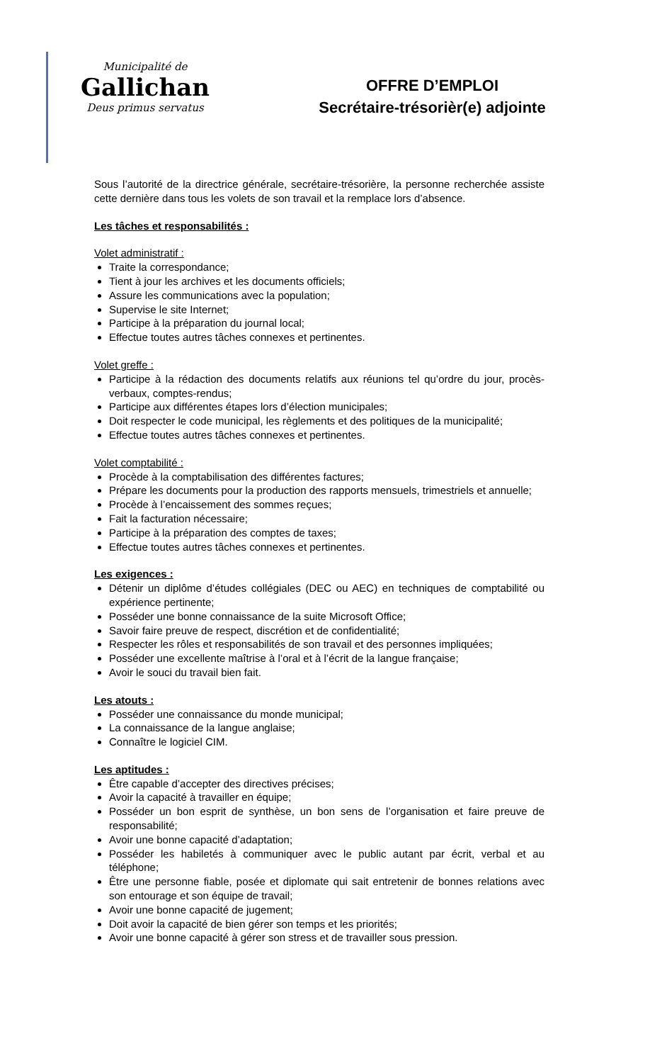Municipalité de
Gallichan
Deus primus servatus
OFFRE D’EMPLOI
Secrétaire-trésorièr(e) adjointe
Sous l’autorité de la directrice générale, secrétaire-trésorière, la personne recherchée assiste cette dernière dans tous les volets de son travail et la remplace lors d’absence.
Les tâches et responsabilités :
Volet administratif :
Traite la correspondance;
Tient à jour les archives et les documents officiels;
Assure les communications avec la population;
Supervise le site Internet;
Participe à la préparation du journal local;
Effectue toutes autres tâches connexes et pertinentes.
Volet greffe :
Participe à la rédaction des documents relatifs aux réunions tel qu’ordre du jour, procès-verbaux, comptes-rendus;
Participe aux différentes étapes lors d’élection municipales;
Doit respecter le code municipal, les règlements et des politiques de la municipalité;
Effectue toutes autres tâches connexes et pertinentes.
Volet comptabilité :
Procède à la comptabilisation des différentes factures;
Prépare les documents pour la production des rapports mensuels, trimestriels et annuelle;
Procède à l’encaissement des sommes reçues;
Fait la facturation nécessaire;
Participe à la préparation des comptes de taxes;
Effectue toutes autres tâches connexes et pertinentes.
Les exigences :
Détenir un diplôme d’études collégiales (DEC ou AEC) en techniques de comptabilité ou expérience pertinente;
Posséder une bonne connaissance de la suite Microsoft Office;
Savoir faire preuve de respect, discrétion et de confidentialité;
Respecter les rôles et responsabilités de son travail et des personnes impliquées;
Posséder une excellente maîtrise à l’oral et à l’écrit de la langue française;
Avoir le souci du travail bien fait.
Les atouts :
Posséder une connaissance du monde municipal;
La connaissance de la langue anglaise;
Connaître le logiciel CIM.
Les aptitudes :
Être capable d’accepter des directives précises;
Avoir la capacité à travailler en équipe;
Posséder un bon esprit de synthèse, un bon sens de l’organisation et faire preuve de responsabilité;
Avoir une bonne capacité d’adaptation;
Posséder les habiletés à communiquer avec le public autant par écrit, verbal et au téléphone;
Être une personne fiable, posée et diplomate qui sait entretenir de bonnes relations avec son entourage et son équipe de travail;
Avoir une bonne capacité de jugement;
Doit avoir la capacité de bien gérer son temps et les priorités;
Avoir une bonne capacité à gérer son stress et de travailler sous pression.